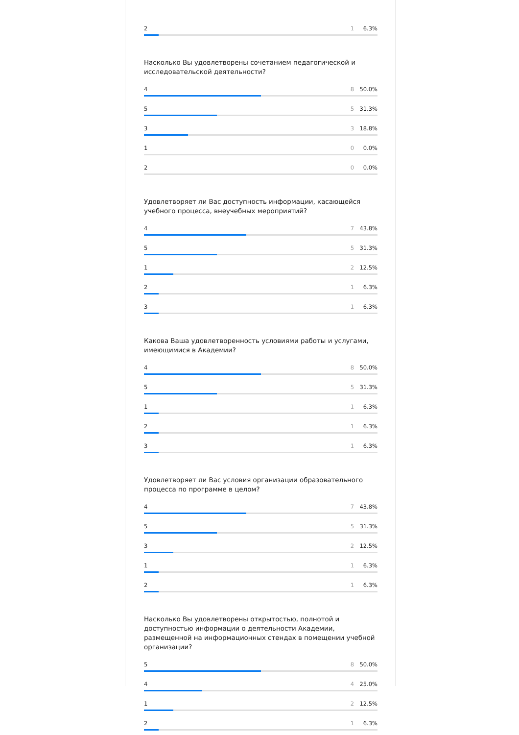2 1 6.3%
Насколько Вы удовлетворены сочетанием педагогической и исследовательской деятельности?
4 8 50.0%
5 5 31.3%
3 3 18.8%
1 0 0.0%
2 0 0.0%
Удовлетворяет ли Вас доступность информации, касающейся учебного процесса, внеучебных мероприятий?
4 7 43.8%
5 5 31.3%
1 2 12.5%
2 1 6.3%
3 1 6.3%
Какова Ваша удовлетворенность условиями работы и услугами, имеющимися в Академии?
4 8 50.0%
5 5 31.3%
1 1 6.3%
2 1 6.3%
3 1 6.3%
Удовлетворяет ли Вас условия организации образовательного процесса по программе в целом?
4 7 43.8%
5 5 31.3%
3 2 12.5%
1 1 6.3%
2 1 6.3%
Насколько Вы удовлетворены открытостью, полнотой и доступностью информации о деятельности Академии, размещенной на информационных стендах в помещении учебной организации?
5 8 50.0%
4 4 25.0%
1 2 12.5%
2 1 6.3%